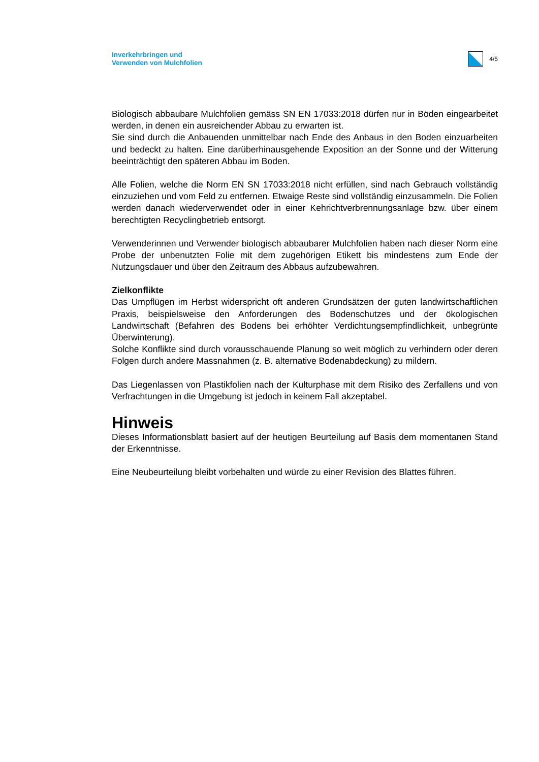Inverkehrbringen und
Verwenden von Mulchfolien
4/5
Biologisch abbaubare Mulchfolien gemäss SN EN 17033:2018 dürfen nur in Böden eingearbeitet werden, in denen ein ausreichender Abbau zu erwarten ist.
Sie sind durch die Anbauenden unmittelbar nach Ende des Anbaus in den Boden einzuarbeiten und bedeckt zu halten. Eine darüberhinausgehende Exposition an der Sonne und der Witterung beeinträchtigt den späteren Abbau im Boden.
Alle Folien, welche die Norm EN SN 17033:2018 nicht erfüllen, sind nach Gebrauch vollständig einzuziehen und vom Feld zu entfernen. Etwaige Reste sind vollständig einzusammeln. Die Folien werden danach wiederverwendet oder in einer Kehrichtverbrennungsanlage bzw. über einem berechtigten Recyclingbetrieb entsorgt.
Verwenderinnen und Verwender biologisch abbaubarer Mulchfolien haben nach dieser Norm eine Probe der unbenutzten Folie mit dem zugehörigen Etikett bis mindestens zum Ende der Nutzungsdauer und über den Zeitraum des Abbaus aufzubewahren.
Zielkonflikte
Das Umpflügen im Herbst widerspricht oft anderen Grundsätzen der guten landwirtschaftlichen Praxis, beispielsweise den Anforderungen des Bodenschutzes und der ökologischen Landwirtschaft (Befahren des Bodens bei erhöhter Verdichtungsempfindlichkeit, unbegrünte Überwinterung).
Solche Konflikte sind durch vorausschauende Planung so weit möglich zu verhindern oder deren Folgen durch andere Massnahmen (z. B. alternative Bodenabdeckung) zu mildern.
Das Liegenlassen von Plastikfolien nach der Kulturphase mit dem Risiko des Zerfallens und von Verfrachtungen in die Umgebung ist jedoch in keinem Fall akzeptabel.
Hinweis
Dieses Informationsblatt basiert auf der heutigen Beurteilung auf Basis dem momentanen Stand der Erkenntnisse.
Eine Neubeurteilung bleibt vorbehalten und würde zu einer Revision des Blattes führen.